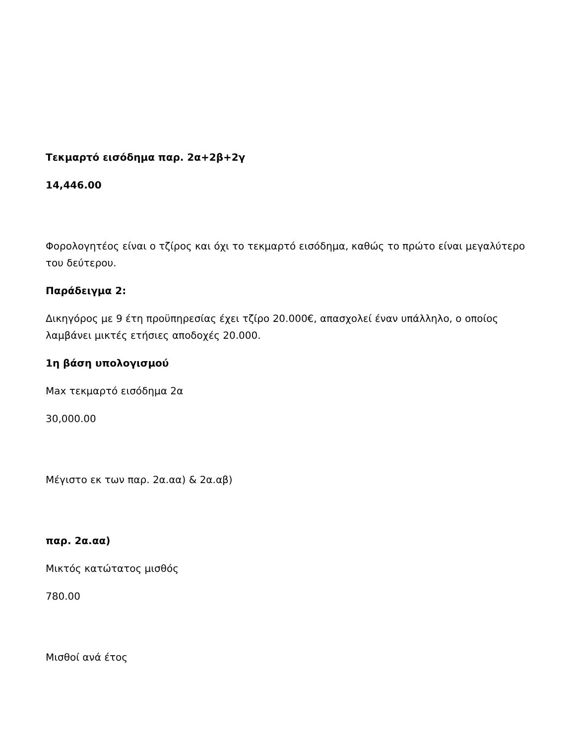Τεκμαρτό εισόδημα παρ. 2α+2β+2γ
14,446.00
Φορολογητέος είναι ο τζίρος και όχι το τεκμαρτό εισόδημα, καθώς το πρώτο είναι μεγαλύτερο του δεύτερου.
Παράδειγμα 2:
Δικηγόρος με 9 έτη προϋπηρεσίας έχει τζίρο 20.000€, απασχολεί έναν υπάλληλο, ο οποίος λαμβάνει μικτές ετήσιες αποδοχές 20.000.
1η βάση υπολογισμού
Max τεκμαρτό εισόδημα 2α
30,000.00
Μέγιστο εκ των παρ. 2α.αα) & 2α.αβ)
παρ. 2α.αα)
Μικτός κατώτατος μισθός
780.00
Μισθοί ανά έτος